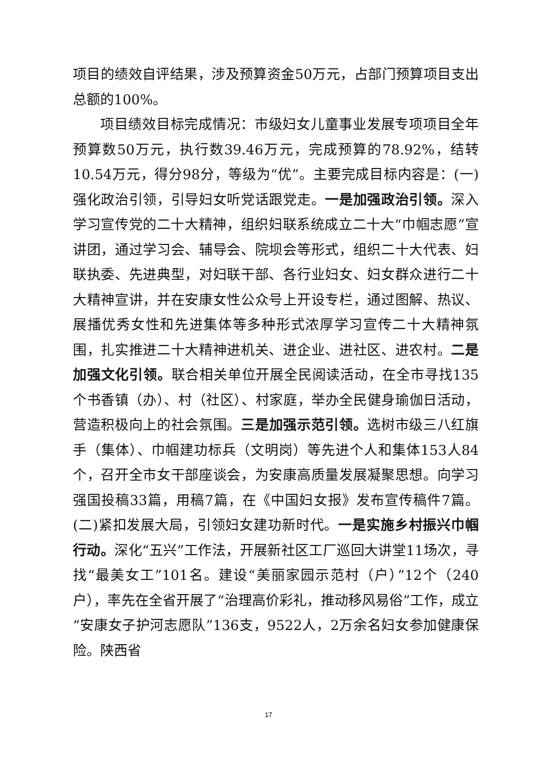项目的绩效自评结果，涉及预算资金50万元，占部门预算项目支出总额的100%。
项目绩效目标完成情况：市级妇女儿童事业发展专项项目全年预算数50万元，执行数39.46万元，完成预算的78.92%，结转10.54万元，得分98分，等级为“优”。主要完成目标内容是：(一)强化政治引领，引导妇女听党话跟党走。一是加强政治引领。深入学习宣传党的二十大精神，组织妇联系统成立二十大“巾帼志愿”宣讲团，通过学习会、辅导会、院坝会等形式，组织二十大代表、妇联执委、先进典型，对妇联干部、各行业妇女、妇女群众进行二十大精神宣讲，并在安康女性公众号上开设专栏，通过图解、热议、展播优秀女性和先进集体等多种形式浓厚学习宣传二十大精神氛围，扎实推进二十大精神进机关、进企业、进社区、进农村。二是加强文化引领。联合相关单位开展全民阅读活动，在全市寻找135个书香镇（办）、村（社区）、村家庭，举办全民健身瑜伽日活动，营造积极向上的社会氛围。三是加强示范引领。选树市级三八红旗手（集体）、巾帼建功标兵（文明岗）等先进个人和集体153人84个，召开全市女干部座谈会，为安康高质量发展凝聚思想。向学习强国投稿33篇，用稿7篇，在《中国妇女报》发布宣传稿件7篇。(二)紧扣发展大局，引领妇女建功新时代。一是实施乡村振兴巾帼行动。深化“五兴”工作法，开展新社区工厂巡回大讲堂11场次，寻找“最美女工”101名。建设“美丽家园示范村（户）”12个（240户），率先在全省开展了“治理高价彩礼，推动移风易俗”工作，成立“安康女子护河志愿队”136支，9522人，2万余名妇女参加健康保险。陕西省
17